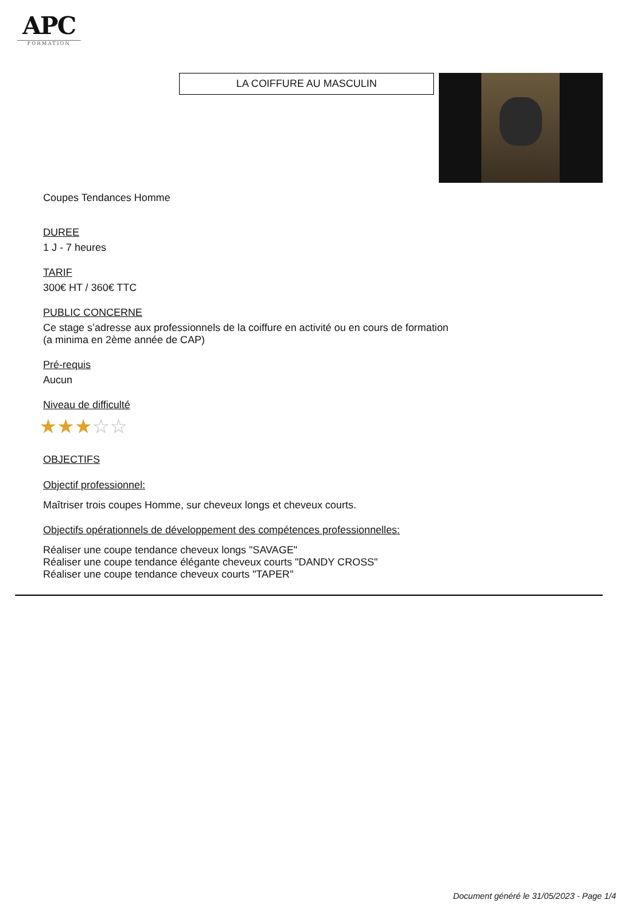APC
FORMATION
LA COIFFURE AU MASCULIN
Coupes Tendances Homme
DUREE
1 J - 7 heures
TARIF
300€ HT / 360€ TTC
PUBLIC CONCERNE
Ce stage s’adresse aux professionnels de la coiffure en activité ou en cours de formation
(a minima en 2ème année de CAP)
Pré-requis
Aucun
Niveau de difficulté
★★★☆☆
OBJECTIFS
Objectif professionnel:
Maîtriser trois coupes Homme, sur cheveux longs et cheveux courts.
Objectifs opérationnels de développement des compétences professionnelles:
Réaliser une coupe tendance cheveux longs "SAVAGE"
Réaliser une coupe tendance élégante cheveux courts "DANDY CROSS"
Réaliser une coupe tendance cheveux courts "TAPER"
Document généré le 31/05/2023 - Page 1/4